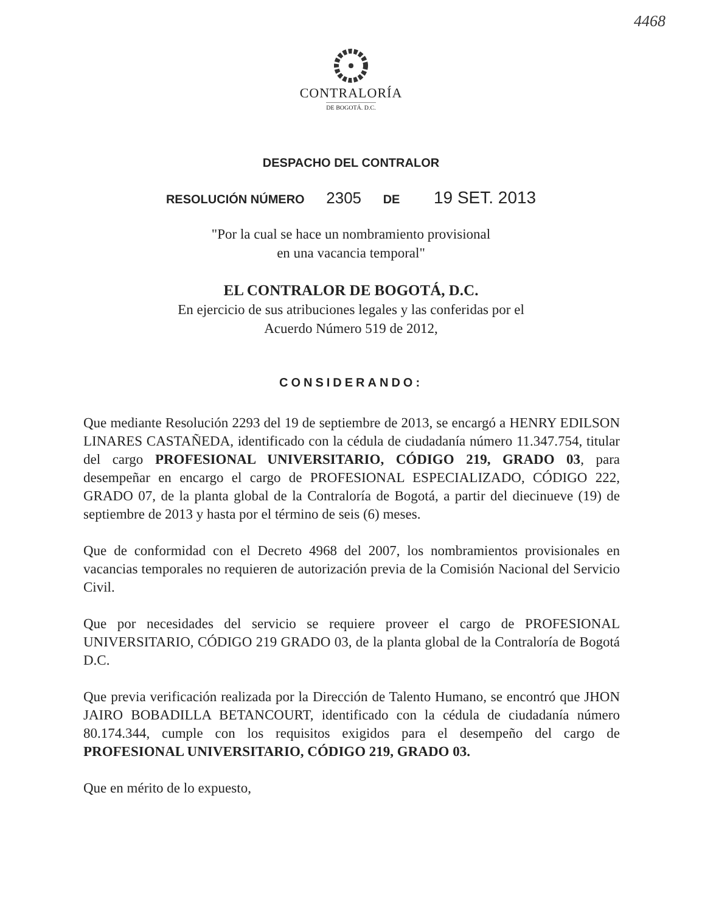4468
CONTRALORÍA
DE BOGOTÁ. D.C.
DESPACHO DEL CONTRALOR
RESOLUCIÓN NÚMERO 2305 DE 19 SET. 2013
"Por la cual se hace un nombramiento provisional
en una vacancia temporal"
EL CONTRALOR DE BOGOTÁ, D.C.
En ejercicio de sus atribuciones legales y las conferidas por el
Acuerdo Número 519 de 2012,
CONSIDERANDO:
Que mediante Resolución 2293 del 19 de septiembre de 2013, se encargó a HENRY EDILSON LINARES CASTAÑEDA, identificado con la cédula de ciudadanía número 11.347.754, titular del cargo PROFESIONAL UNIVERSITARIO, CÓDIGO 219, GRADO 03, para desempeñar en encargo el cargo de PROFESIONAL ESPECIALIZADO, CÓDIGO 222, GRADO 07, de la planta global de la Contraloría de Bogotá, a partir del diecinueve (19) de septiembre de 2013 y hasta por el término de seis (6) meses.
Que de conformidad con el Decreto 4968 del 2007, los nombramientos provisionales en vacancias temporales no requieren de autorización previa de la Comisión Nacional del Servicio Civil.
Que por necesidades del servicio se requiere proveer el cargo de PROFESIONAL UNIVERSITARIO, CÓDIGO 219 GRADO 03, de la planta global de la Contraloría de Bogotá D.C.
Que previa verificación realizada por la Dirección de Talento Humano, se encontró que JHON JAIRO BOBADILLA BETANCOURT, identificado con la cédula de ciudadanía número 80.174.344, cumple con los requisitos exigidos para el desempeño del cargo de PROFESIONAL UNIVERSITARIO, CÓDIGO 219, GRADO 03.
Que en mérito de lo expuesto,